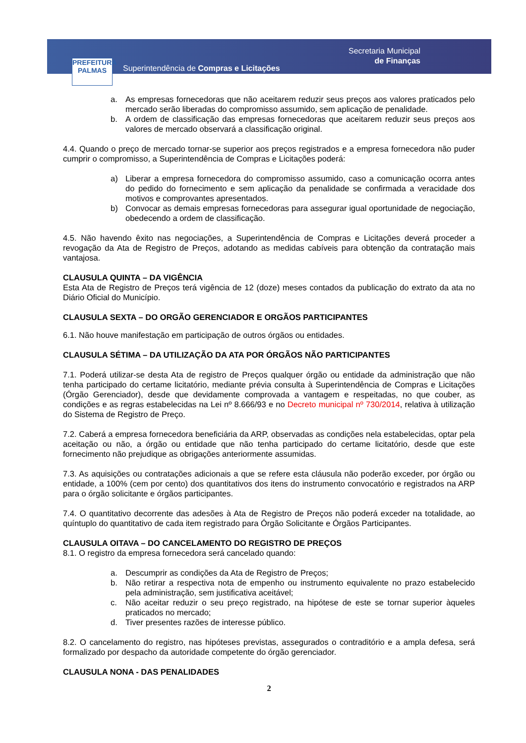PREFEITURA
PALMAS
Superintendência de Compras e Licitações
Secretaria Municipal
de Finanças
a. As empresas fornecedoras que não aceitarem reduzir seus preços aos valores praticados pelo mercado serão liberadas do compromisso assumido, sem aplicação de penalidade.
b. A ordem de classificação das empresas fornecedoras que aceitarem reduzir seus preços aos valores de mercado observará a classificação original.
4.4. Quando o preço de mercado tornar-se superior aos preços registrados e a empresa fornecedora não puder cumprir o compromisso, a Superintendência de Compras e Licitações poderá:
a) Liberar a empresa fornecedora do compromisso assumido, caso a comunicação ocorra antes do pedido do fornecimento e sem aplicação da penalidade se confirmada a veracidade dos motivos e comprovantes apresentados.
b) Convocar as demais empresas fornecedoras para assegurar igual oportunidade de negociação, obedecendo a ordem de classificação.
4.5. Não havendo êxito nas negociações, a Superintendência de Compras e Licitações deverá proceder a revogação da Ata de Registro de Preços, adotando as medidas cabíveis para obtenção da contratação mais vantajosa.
CLAUSULA QUINTA – DA VIGÊNCIA
Esta Ata de Registro de Preços terá vigência de 12 (doze) meses contados da publicação do extrato da ata no Diário Oficial do Município.
CLAUSULA SEXTA – DO ORGÃO GERENCIADOR E ORGÃOS PARTICIPANTES
6.1. Não houve manifestação em participação de outros órgãos ou entidades.
CLAUSULA SÉTIMA – DA UTILIZAÇÃO DA ATA POR ÓRGÃOS NÃO PARTICIPANTES
7.1. Poderá utilizar-se desta Ata de registro de Preços qualquer órgão ou entidade da administração que não tenha participado do certame licitatório, mediante prévia consulta à Superintendência de Compras e Licitações (Órgão Gerenciador), desde que devidamente comprovada a vantagem e respeitadas, no que couber, as condições e as regras estabelecidas na Lei nº 8.666/93 e no Decreto municipal nº 730/2014, relativa à utilização do Sistema de Registro de Preço.
7.2. Caberá a empresa fornecedora beneficiária da ARP, observadas as condições nela estabelecidas, optar pela aceitação ou não, a órgão ou entidade que não tenha participado do certame licitatório, desde que este fornecimento não prejudique as obrigações anteriormente assumidas.
7.3. As aquisições ou contratações adicionais a que se refere esta cláusula não poderão exceder, por órgão ou entidade, a 100% (cem por cento) dos quantitativos dos itens do instrumento convocatório e registrados na ARP para o órgão solicitante e órgãos participantes.
7.4. O quantitativo decorrente das adesões à Ata de Registro de Preços não poderá exceder na totalidade, ao quíntuplo do quantitativo de cada item registrado para Órgão Solicitante e Órgãos Participantes.
CLAUSULA OITAVA – DO CANCELAMENTO DO REGISTRO DE PREÇOS
8.1. O registro da empresa fornecedora será cancelado quando:
a. Descumprir as condições da Ata de Registro de Preços;
b. Não retirar a respectiva nota de empenho ou instrumento equivalente no prazo estabelecido pela administração, sem justificativa aceitável;
c. Não aceitar reduzir o seu preço registrado, na hipótese de este se tornar superior àqueles praticados no mercado;
d. Tiver presentes razões de interesse público.
8.2. O cancelamento do registro, nas hipóteses previstas, assegurados o contraditório e a ampla defesa, será formalizado por despacho da autoridade competente do órgão gerenciador.
CLAUSULA NONA - DAS PENALIDADES
2